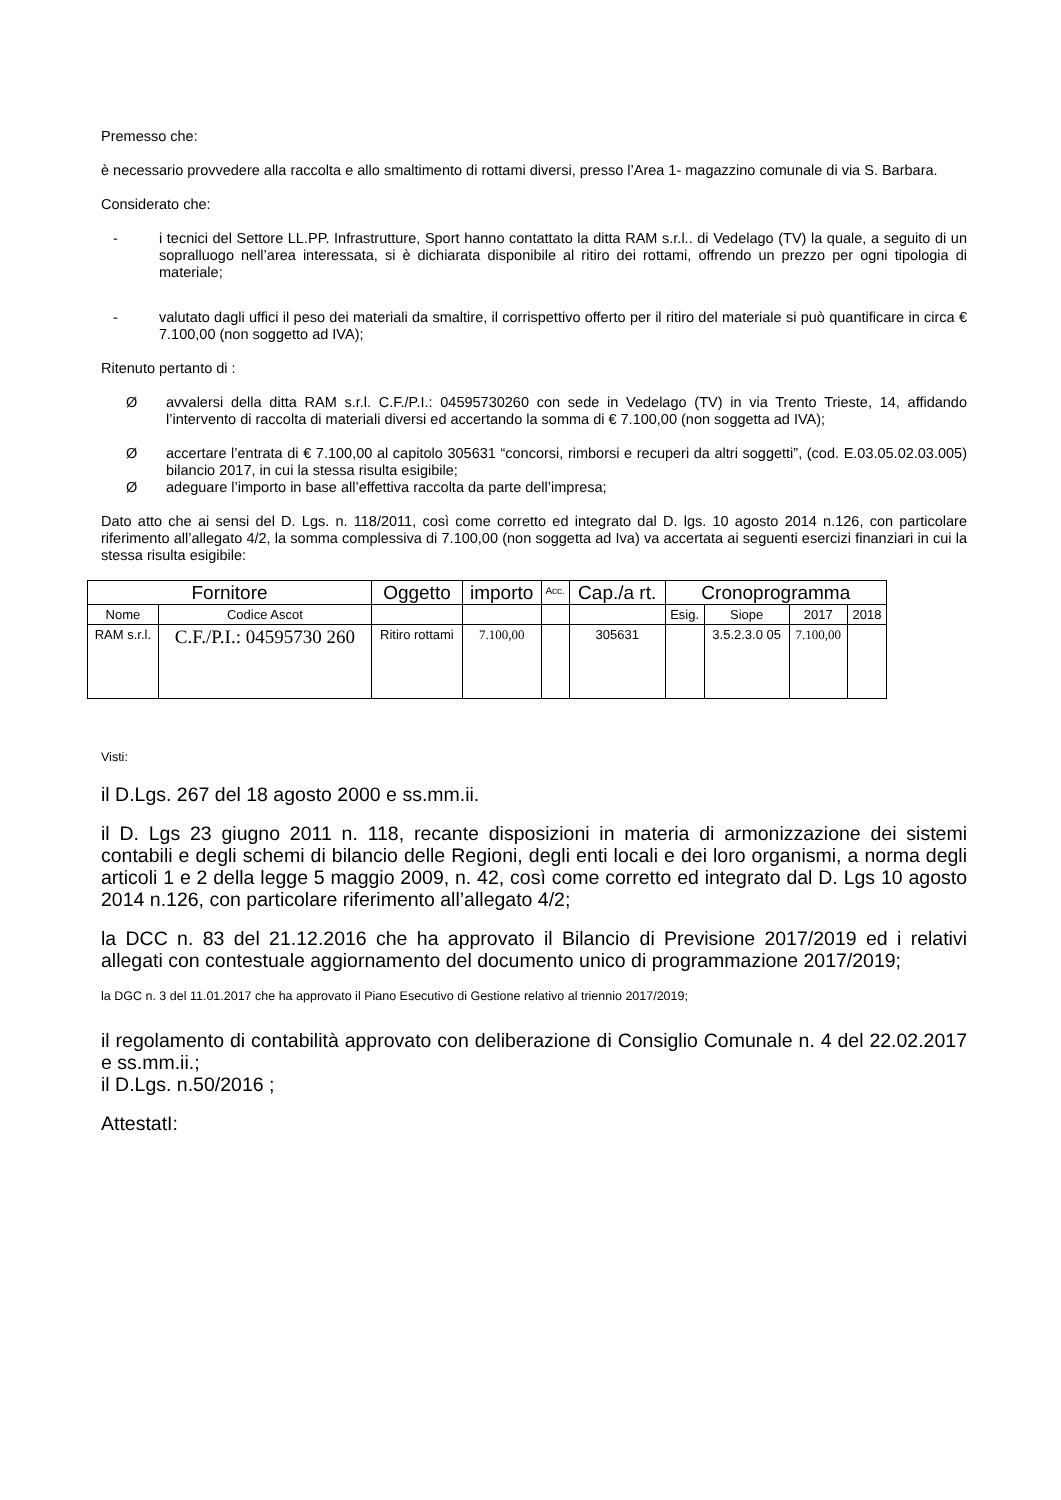Premesso che:
è necessario provvedere alla raccolta e allo smaltimento di rottami diversi, presso l’Area 1- magazzino comunale di via S. Barbara.
Considerato che:
- i tecnici del Settore LL.PP. Infrastrutture, Sport hanno contattato la ditta RAM s.r.l.. di Vedelago (TV) la quale, a seguito di un sopralluogo nell’area interessata, si è dichiarata disponibile al ritiro dei rottami, offrendo un prezzo per ogni tipologia di materiale;
- valutato dagli uffici il peso dei materiali da smaltire, il corrispettivo offerto per il ritiro del materiale si può quantificare in circa € 7.100,00 (non soggetto ad IVA);
Ritenuto pertanto di :
Øavvalersi della ditta RAM s.r.l. C.F./P.I.: 04595730260 con sede in Vedelago (TV) in via Trento Trieste, 14, affidando l’intervento di raccolta di materiali diversi ed accertando la somma di € 7.100,00 (non soggetta ad IVA);
Øaccertare l’entrata di € 7.100,00 al capitolo 305631 “concorsi, rimborsi e recuperi da altri soggetti”, (cod. E.03.05.02.03.005) bilancio 2017, in cui la stessa risulta esigibile;
Øadeguare l’importo in base all’effettiva raccolta da parte dell’impresa;
Dato atto che ai sensi del D. Lgs. n. 118/2011, così come corretto ed integrato dal D. lgs. 10 agosto 2014 n.126, con particolare riferimento all’allegato 4/2, la somma complessiva di 7.100,00 (non soggetta ad Iva) va accertata ai seguenti esercizi finanziari in cui la stessa risulta esigibile:
| Fornitore | | Oggetto | importo | Acc. | Cap./a rt. | Cronoprogramma | | | |
| --- | --- | --- | --- | --- | --- | --- | --- | --- | --- |
| Nome | Codice Ascot | | | | | Esig. | Siope | 2017 | 2018 |
| RAM s.r.l. | C.F./P.I.: 04595730 260 | Ritiro rottami | 7.100,00 | | 305631 | | 3.5.2.3.0 05 | 7.100,00 | |
Visti:
il D.Lgs. 267 del 18 agosto 2000 e ss.mm.ii.
il D. Lgs 23 giugno 2011 n. 118, recante disposizioni in materia di armonizzazione dei sistemi contabili e degli schemi di bilancio delle Regioni, degli enti locali e dei loro organismi, a norma degli articoli 1 e 2 della legge 5 maggio 2009, n. 42, così come corretto ed integrato dal D. Lgs 10 agosto 2014 n.126, con particolare riferimento all’allegato 4/2;
la DCC n. 83 del 21.12.2016 che ha approvato il Bilancio di Previsione 2017/2019 ed i relativi allegati con contestuale aggiornamento del documento unico di programmazione 2017/2019;
la DGC n. 3 del 11.01.2017 che ha approvato il Piano Esecutivo di Gestione relativo al triennio 2017/2019;
il regolamento di contabilità approvato con deliberazione di Consiglio Comunale n. 4 del 22.02.2017 e ss.mm.ii.;
il D.Lgs. n.50/2016 ;
AttestatI: